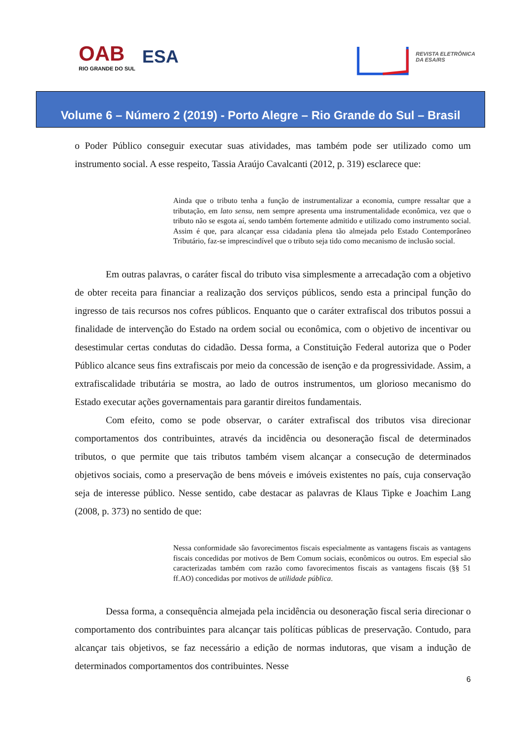OAB
RIO GRANDE DO SUL
ESA
REVISTA ELETRÔNICA
DA ESA/RS
Volume 6 – Número 2 (2019) - Porto Alegre – Rio Grande do Sul – Brasil
o Poder Público conseguir executar suas atividades, mas também pode ser utilizado como um instrumento social. A esse respeito, Tassia Araújo Cavalcanti (2012, p. 319) esclarece que:
Ainda que o tributo tenha a função de instrumentalizar a economia, cumpre ressaltar que a tributação, em lato sensu, nem sempre apresenta uma instrumentalidade econômica, vez que o tributo não se esgota aí, sendo também fortemente admitido e utilizado como instrumento social. Assim é que, para alcançar essa cidadania plena tão almejada pelo Estado Contemporâneo Tributário, faz-se imprescindível que o tributo seja tido como mecanismo de inclusão social.
Em outras palavras, o caráter fiscal do tributo visa simplesmente a arrecadação com a objetivo de obter receita para financiar a realização dos serviços públicos, sendo esta a principal função do ingresso de tais recursos nos cofres públicos. Enquanto que o caráter extrafiscal dos tributos possui a finalidade de intervenção do Estado na ordem social ou econômica, com o objetivo de incentivar ou desestimular certas condutas do cidadão. Dessa forma, a Constituição Federal autoriza que o Poder Público alcance seus fins extrafiscais por meio da concessão de isenção e da progressividade. Assim, a extrafiscalidade tributária se mostra, ao lado de outros instrumentos, um glorioso mecanismo do Estado executar ações governamentais para garantir direitos fundamentais.
Com efeito, como se pode observar, o caráter extrafiscal dos tributos visa direcionar comportamentos dos contribuintes, através da incidência ou desoneração fiscal de determinados tributos, o que permite que tais tributos também visem alcançar a consecução de determinados objetivos sociais, como a preservação de bens móveis e imóveis existentes no país, cuja conservação seja de interesse público. Nesse sentido, cabe destacar as palavras de Klaus Tipke e Joachim Lang (2008, p. 373) no sentido de que:
Nessa conformidade são favorecimentos fiscais especialmente as vantagens fiscais as vantagens fiscais concedidas por motivos de Bem Comum sociais, econômicos ou outros. Em especial são caracterizadas também com razão como favorecimentos fiscais as vantagens fiscais (§§ 51 ff.AO) concedidas por motivos de utilidade pública.
Dessa forma, a consequência almejada pela incidência ou desoneração fiscal seria direcionar o comportamento dos contribuintes para alcançar tais políticas públicas de preservação. Contudo, para alcançar tais objetivos, se faz necessário a edição de normas indutoras, que visam a indução de determinados comportamentos dos contribuintes. Nesse
6